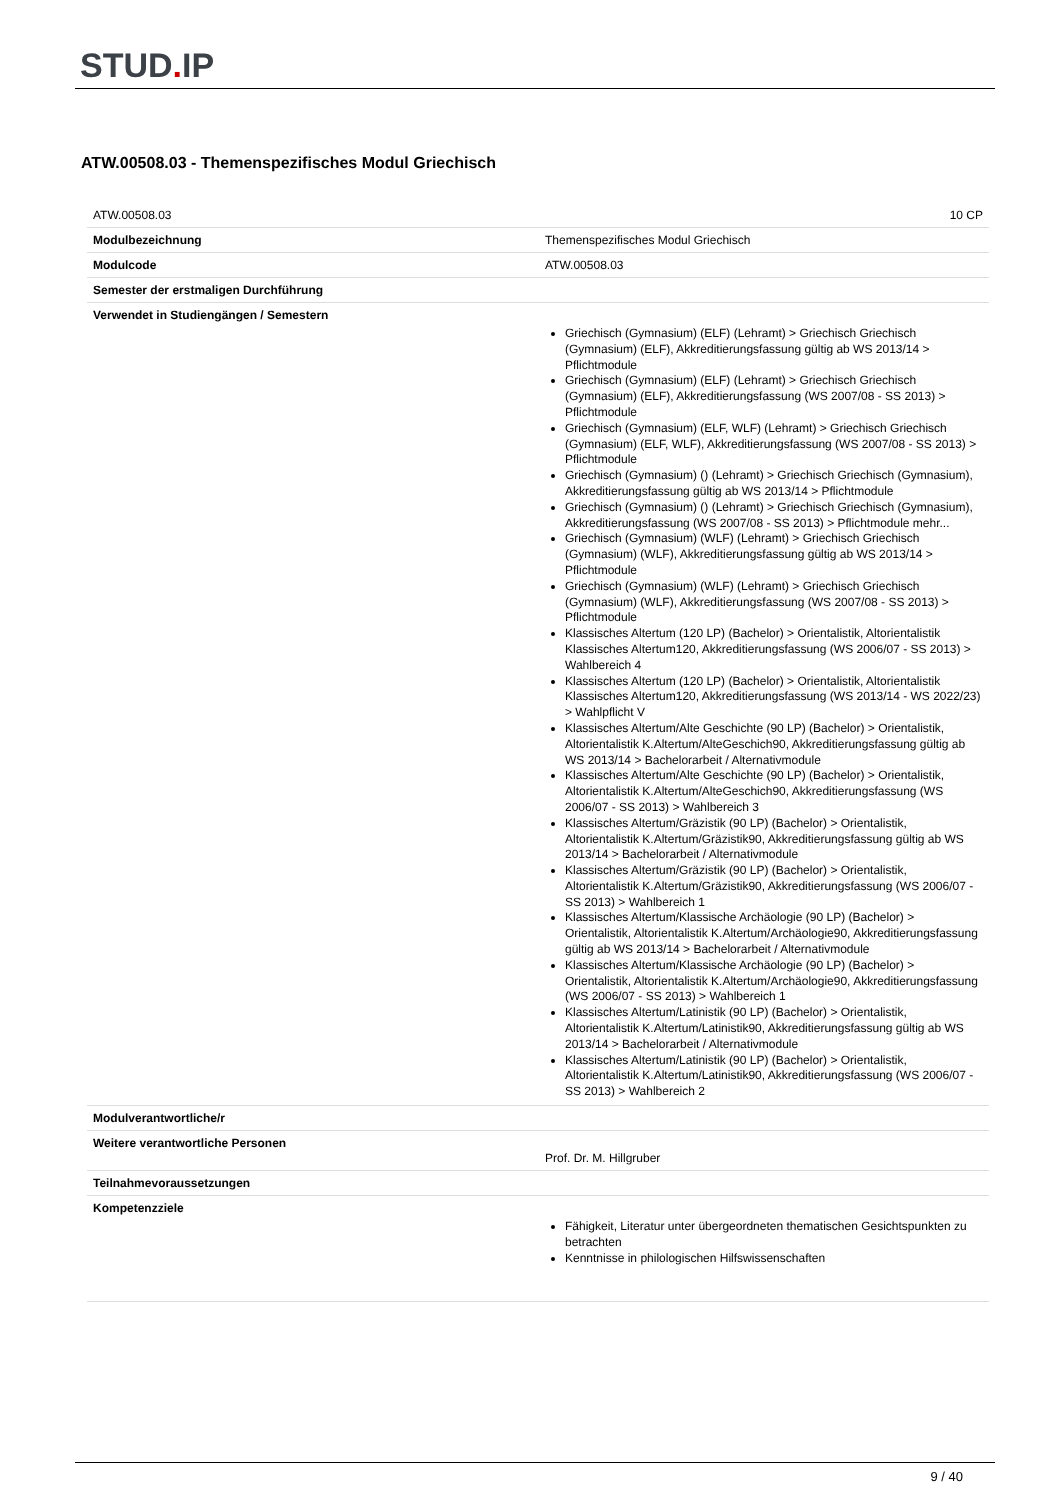STUD. IP
ATW.00508.03 - Themenspezifisches Modul Griechisch
| ATW.00508.03 | 10 CP |
| Modulbezeichnung | Themenspezifisches Modul Griechisch |
| Modulcode | ATW.00508.03 |
| Semester der erstmaligen Durchführung | |
| Verwendet in Studiengängen / Semestern | Griechisch (Gymnasium) (ELF) (Lehramt) > Griechisch Griechisch (Gymnasium) (ELF), Akkreditierungsfassung gültig ab WS 2013/14 > Pflichtmodule Griechisch (Gymnasium) (ELF) (Lehramt) > Griechisch Griechisch (Gymnasium) (ELF), Akkreditierungsfassung (WS 2007/08 - SS 2013) > Pflichtmodule Griechisch (Gymnasium) (ELF, WLF) (Lehramt) > Griechisch Griechisch (Gymnasium) (ELF, WLF), Akkreditierungsfassung (WS 2007/08 - SS 2013) > Pflichtmodule Griechisch (Gymnasium) () (Lehramt) > Griechisch Griechisch (Gymnasium), Akkreditierungsfassung gültig ab WS 2013/14 > Pflichtmodule Griechisch (Gymnasium) () (Lehramt) > Griechisch Griechisch (Gymnasium), Akkreditierungsfassung (WS 2007/08 - SS 2013) > Pflichtmodule mehr... Griechisch (Gymnasium) (WLF) (Lehramt) > Griechisch Griechisch (Gymnasium) (WLF), Akkreditierungsfassung gültig ab WS 2013/14 > Pflichtmodule Griechisch (Gymnasium) (WLF) (Lehramt) > Griechisch Griechisch (Gymnasium) (WLF), Akkreditierungsfassung (WS 2007/08 - SS 2013) > Pflichtmodule Klassisches Altertum (120 LP) (Bachelor) > Orientalistik, Altorientalistik Klassisches Altertum120, Akkreditierungsfassung (WS 2006/07 - SS 2013) > Wahlbereich 4 Klassisches Altertum (120 LP) (Bachelor) > Orientalistik, Altorientalistik Klassisches Altertum120, Akkreditierungsfassung (WS 2013/14 - WS 2022/23) > Wahlpflicht V Klassisches Altertum/Alte Geschichte (90 LP) (Bachelor) > Orientalistik, Altorientalistik K.Altertum/AlteGeschich90, Akkreditierungsfassung gültig ab WS 2013/14 > Bachelorarbeit / Alternativmodule Klassisches Altertum/Alte Geschichte (90 LP) (Bachelor) > Orientalistik, Altorientalistik K.Altertum/AlteGeschich90, Akkreditierungsfassung (WS 2006/07 - SS 2013) > Wahlbereich 3 Klassisches Altertum/Gräzistik (90 LP) (Bachelor) > Orientalistik, Altorientalistik K.Altertum/Gräzistik90, Akkreditierungsfassung gültig ab WS 2013/14 > Bachelorarbeit / Alternativmodule Klassisches Altertum/Gräzistik (90 LP) (Bachelor) > Orientalistik, Altorientalistik K.Altertum/Gräzistik90, Akkreditierungsfassung (WS 2006/07 - SS 2013) > Wahlbereich 1 Klassisches Altertum/Klassische Archäologie (90 LP) (Bachelor) > Orientalistik, Altorientalistik K.Altertum/Archäologie90, Akkreditierungsfassung gültig ab WS 2013/14 > Bachelorarbeit / Alternativmodule Klassisches Altertum/Klassische Archäologie (90 LP) (Bachelor) > Orientalistik, Altorientalistik K.Altertum/Archäologie90, Akkreditierungsfassung (WS 2006/07 - SS 2013) > Wahlbereich 1 Klassisches Altertum/Latinistik (90 LP) (Bachelor) > Orientalistik, Altorientalistik K.Altertum/Latinistik90, Akkreditierungsfassung gültig ab WS 2013/14 > Bachelorarbeit / Alternativmodule Klassisches Altertum/Latinistik (90 LP) (Bachelor) > Orientalistik, Altorientalistik K.Altertum/Latinistik90, Akkreditierungsfassung (WS 2006/07 - SS 2013) > Wahlbereich 2 |
| Modulverantwortliche/r | |
| Weitere verantwortliche Personen | Prof. Dr. M. Hillgruber |
| Teilnahmevoraussetzungen | |
| Kompetenzziele | Fähigkeit, Literatur unter übergeordneten thematischen Gesichtspunkten zu betrachten Kenntnisse in philologischen Hilfswissenschaften |
9 / 40